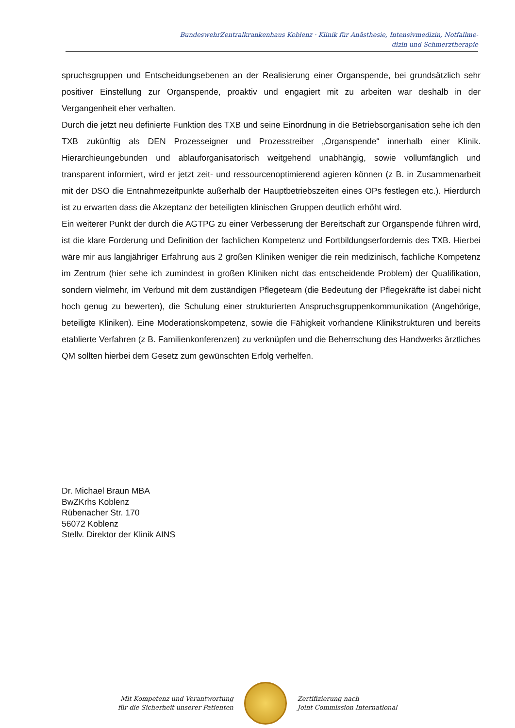BundeswehrZentralkrankenhaus Koblenz · Klinik für Anästhesie, Intensivmedizin, Notfallme-
dizin und Schmerztherapie
spruchsgruppen und Entscheidungsebenen an der Realisierung einer Organspende, bei grundsätzlich sehr positiver Einstellung zur Organspende, proaktiv und engagiert mit zu arbeiten war deshalb in der Vergangenheit eher verhalten.
Durch die jetzt neu definierte Funktion des TXB und seine Einordnung in die Betriebsorganisation sehe ich den TXB zukünftig als DEN Prozesseigner und Prozesstreiber „Organspende“ innerhalb einer Klinik. Hierarchieungebunden und ablauforganisatorisch weitgehend unabhängig, sowie vollumfänglich und transparent informiert, wird er jetzt zeit- und ressourcenoptimierend agieren können (z B. in Zusammenarbeit mit der DSO die Entnahmezeitpunkte außerhalb der Hauptbetriebszeiten eines OPs festlegen etc.). Hierdurch ist zu erwarten dass die Akzeptanz der beteiligten klinischen Gruppen deutlich erhöht wird.
Ein weiterer Punkt der durch die AGTPG zu einer Verbesserung der Bereitschaft zur Organspende führen wird, ist die klare Forderung und Definition der fachlichen Kompetenz und Fortbildungserfordernis des TXB. Hierbei wäre mir aus langjähriger Erfahrung aus 2 großen Kliniken weniger die rein medizinisch, fachliche Kompetenz im Zentrum (hier sehe ich zumindest in großen Kliniken nicht das entscheidende Problem) der Qualifikation, sondern vielmehr, im Verbund mit dem zuständigen Pflegeteam (die Bedeutung der Pflegekräfte ist dabei nicht hoch genug zu bewerten), die Schulung einer strukturierten Anspruchsgruppenkommunikation (Angehörige, beteiligte Kliniken). Eine Moderationskompetenz, sowie die Fähigkeit vorhandene Klinikstrukturen und bereits etablierte Verfahren (z B. Familienkonferenzen) zu verknüpfen und die Beherrschung des Handwerks ärztliches QM sollten hierbei dem Gesetz zum gewünschten Erfolg verhelfen.
Dr. Michael Braun MBA
BwZKrhs Koblenz
Rübenacher Str. 170
56072 Koblenz
Stellv. Direktor der Klinik AINS
Mit Kompetenz und Verantwortung
für die Sicherheit unserer Patienten
Zertifizierung nach
Joint Commission International